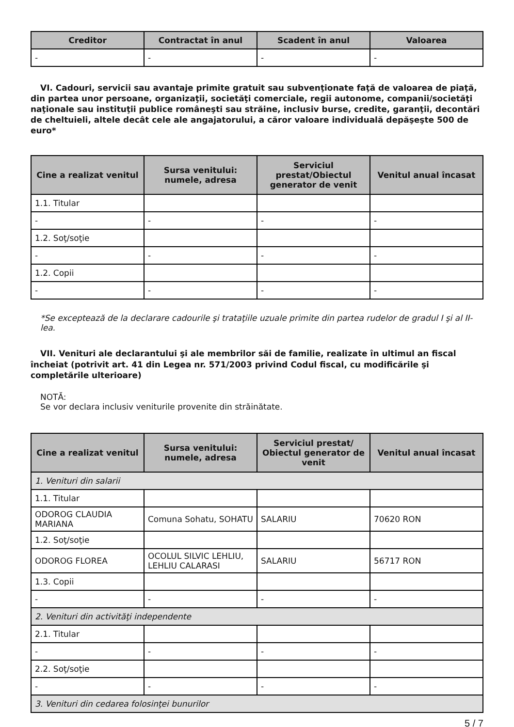| Creditor | Contractat în anul | Scadent în anul | Valoarea |
| --- | --- | --- | --- |
| - | - | - | - |
VI. Cadouri, servicii sau avantaje primite gratuit sau subvenţionate faţă de valoarea de piaţă, din partea unor persoane, organizaţii, societăţi comerciale, regii autonome, companii/societăţi naţionale sau instituţii publice româneşti sau străine, inclusiv burse, credite, garanţii, decontări de cheltuieli, altele decât cele ale angajatorului, a căror valoare individuală depăşeşte 500 de euro*
| Cine a realizat venitul | Sursa venitului: numele, adresa | Serviciul prestat/Obiectul generator de venit | Venitul anual încasat |
| --- | --- | --- | --- |
| 1.1. Titular | | | |
| - | - | - | - |
| 1.2. Soţ/soţie | | | |
| - | - | - | - |
| 1.2. Copii | | | |
| - | - | - | - |
*Se exceptează de la declarare cadourile şi trataţiile uzuale primite din partea rudelor de gradul I şi al II-lea.
VII. Venituri ale declarantului şi ale membrilor săi de familie, realizate în ultimul an fiscal încheiat (potrivit art. 41 din Legea nr. 571/2003 privind Codul fiscal, cu modificările şi completările ulterioare)
NOTĂ:
Se vor declara inclusiv veniturile provenite din străinătate.
| Cine a realizat venitul | Sursa venitului: numele, adresa | Serviciul prestat/ Obiectul generator de venit | Venitul anual încasat |
| --- | --- | --- | --- |
| 1. Venituri din salarii | | | |
| 1.1. Titular | | | |
| ODOROG CLAUDIA MARIANA | Comuna Sohatu, SOHATU | SALARIU | 70620 RON |
| 1.2. Soţ/soţie | | | |
| ODOROG FLOREA | OCOLUL SILVIC LEHLIU, LEHLIU CALARASI | SALARIU | 56717 RON |
| 1.3. Copii | | | |
| - | - | - | - |
| 2. Venituri din activităţi independente | | | |
| 2.1. Titular | | | |
| - | - | - | - |
| 2.2. Soţ/soţie | | | |
| - | - | - | - |
| 3. Venituri din cedarea folosinţei bunurilor | | | |
5 / 7